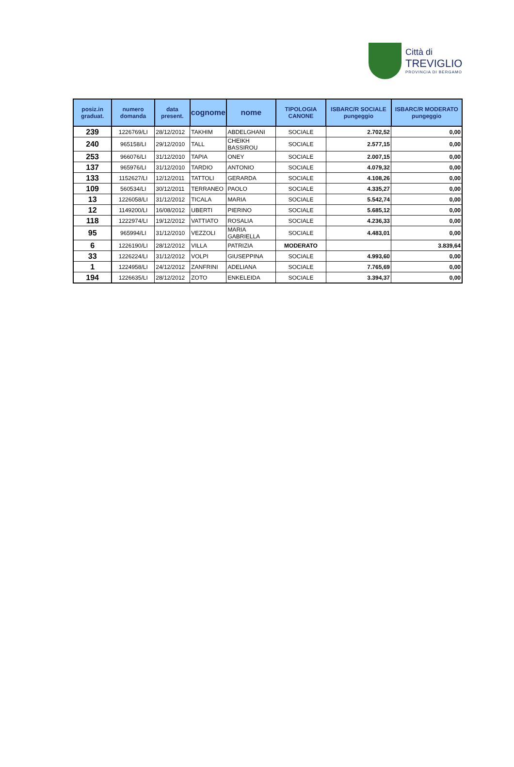Città di
TREVIGLIO
PROVINCIA DI BERGAMO
| posiz.in graduat. | numero domanda | data present. | cognome | nome | TIPOLOGIA CANONE | ISBARC/R SOCIALE pungeggio | ISBARC/R MODERATO pungeggio |
| --- | --- | --- | --- | --- | --- | --- | --- |
| 239 | 1226769/LI | 28/12/2012 | TAKHIM | ABDELGHANI | SOCIALE | 2.702,52 | 0,00 |
| 240 | 965158/LI | 29/12/2010 | TALL | CHEIKH BASSIROU | SOCIALE | 2.577,15 | 0,00 |
| 253 | 966076/LI | 31/12/2010 | TAPIA | ONEY | SOCIALE | 2.007,15 | 0,00 |
| 137 | 965976/LI | 31/12/2010 | TARDIO | ANTONIO | SOCIALE | 4.079,32 | 0,00 |
| 133 | 1152627/LI | 12/12/2011 | TATTOLI | GERARDA | SOCIALE | 4.108,26 | 0,00 |
| 109 | 560534/LI | 30/12/2011 | TERRANEO | PAOLO | SOCIALE | 4.335,27 | 0,00 |
| 13 | 1226058/LI | 31/12/2012 | TICALA | MARIA | SOCIALE | 5.542,74 | 0,00 |
| 12 | 1149200/LI | 16/08/2012 | UBERTI | PIERINO | SOCIALE | 5.685,12 | 0,00 |
| 118 | 1222974/LI | 19/12/2012 | VATTIATO | ROSALIA | SOCIALE | 4.236,33 | 0,00 |
| 95 | 965994/LI | 31/12/2010 | VEZZOLI | MARIA GABRIELLA | SOCIALE | 4.483,01 | 0,00 |
| 6 | 1226190/LI | 28/12/2012 | VILLA | PATRIZIA | MODERATO | | 3.839,64 |
| 33 | 1226224/LI | 31/12/2012 | VOLPI | GIUSEPPINA | SOCIALE | 4.993,60 | 0,00 |
| 1 | 1224958/LI | 24/12/2012 | ZANFRINI | ADELIANA | SOCIALE | 7.765,69 | 0,00 |
| 194 | 1226635/LI | 28/12/2012 | ZOTO | ENKELEIDA | SOCIALE | 3.394,37 | 0,00 |